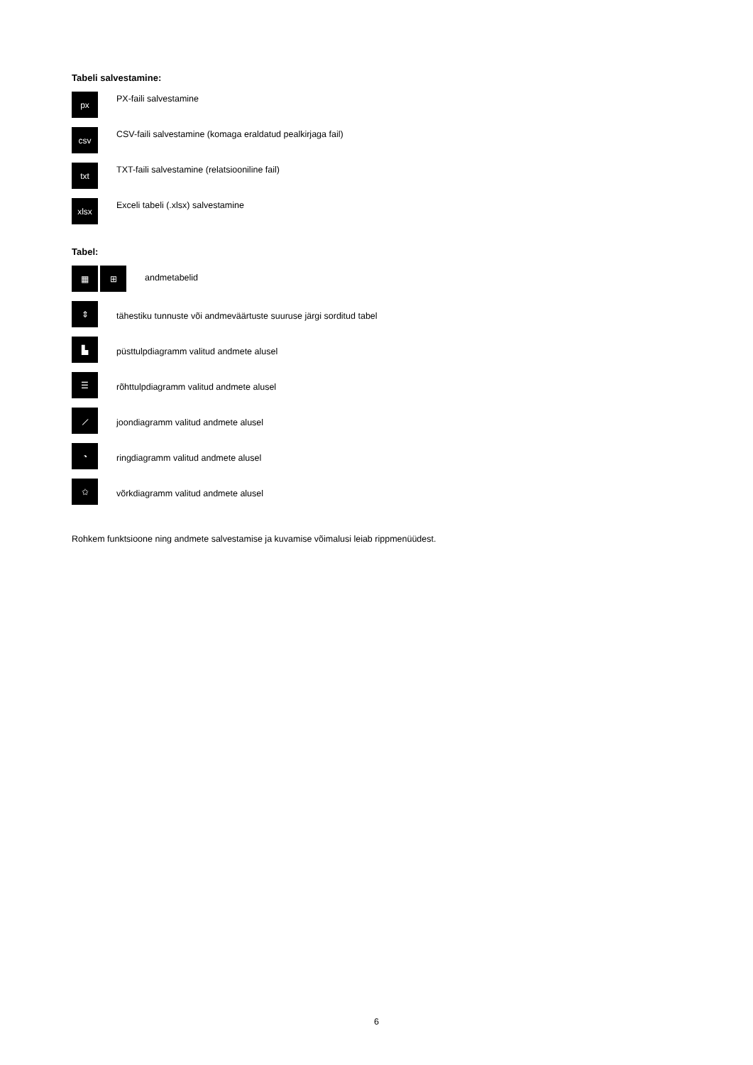Tabeli salvestamine:
px
PX-faili salvestamine
csv
CSV-faili salvestamine (komaga eraldatud pealkirjaga fail)
txt
TXT-faili salvestamine (relatsiooniline fail)
xlsx
Exceli tabeli (.xlsx) salvestamine
Tabel:
▦ ⊞
andmetabelid
⇕
tähestiku tunnuste või andmeväärtuste suuruse järgi sorditud tabel
▙
püsttulpdiagramm valitud andmete alusel
☰
rõhttulpdiagramm valitud andmete alusel
⟋
joondiagramm valitud andmete alusel
◔
ringdiagramm valitud andmete alusel
✩
võrkdiagramm valitud andmete alusel
Rohkem funktsioone ning andmete salvestamise ja kuvamise võimalusi leiab rippmenüüdest.
6